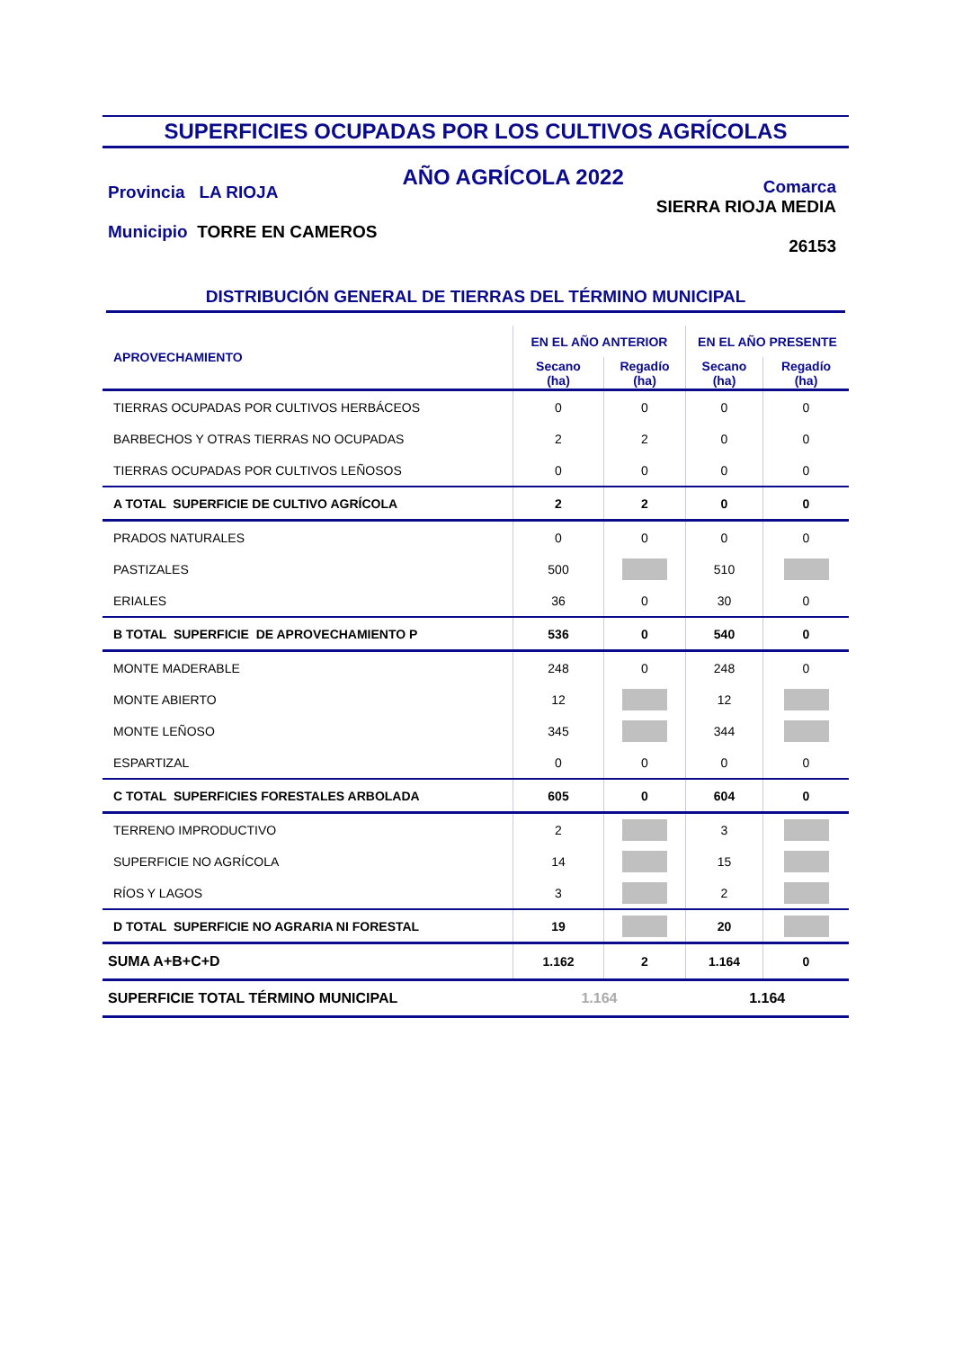SUPERFICIES OCUPADAS POR LOS CULTIVOS AGRÍCOLAS
Provincia LA RIOJA
Municipio TORRE EN CAMEROS
AÑO AGRÍCOLA 2022
Comarca
SIERRA RIOJA MEDIA
26153
DISTRIBUCIÓN GENERAL DE TIERRAS DEL TÉRMINO MUNICIPAL
| APROVECHAMIENTO | EN EL AÑO ANTERIOR | | EN EL AÑO PRESENTE | |
| --- | --- | --- | --- | --- |
| | Secano (ha) | Regadío (ha) | Secano (ha) | Regadío (ha) |
| TIERRAS OCUPADAS POR CULTIVOS HERBÁCEOS | 0 | 0 | 0 | 0 |
| BARBECHOS Y OTRAS TIERRAS NO OCUPADAS | 2 | 2 | 0 | 0 |
| TIERRAS OCUPADAS POR CULTIVOS LEÑOSOS | 0 | 0 | 0 | 0 |
| A TOTAL SUPERFICIE DE CULTIVO AGRÍCOLA | 2 | 2 | 0 | 0 |
| PRADOS NATURALES | 0 | 0 | 0 | 0 |
| PASTIZALES | 500 | | 510 | |
| ERIALES | 36 | 0 | 30 | 0 |
| B TOTAL SUPERFICIE DE APROVECHAMIENTO P | 536 | 0 | 540 | 0 |
| MONTE MADERABLE | 248 | 0 | 248 | 0 |
| MONTE ABIERTO | 12 | | 12 | |
| MONTE LEÑOSO | 345 | | 344 | |
| ESPARTIZAL | 0 | 0 | 0 | 0 |
| C TOTAL SUPERFICIES FORESTALES ARBOLADA | 605 | 0 | 604 | 0 |
| TERRENO IMPRODUCTIVO | 2 | | 3 | |
| SUPERFICIE NO AGRÍCOLA | 14 | | 15 | |
| RÍOS Y LAGOS | 3 | | 2 | |
| D TOTAL SUPERFICIE NO AGRARIA NI FORESTAL | 19 | | 20 | |
| SUMA A+B+C+D | 1.162 | 2 | 1.164 | 0 |
| SUPERFICIE TOTAL TÉRMINO MUNICIPAL | 1.164 | | 1.164 | |